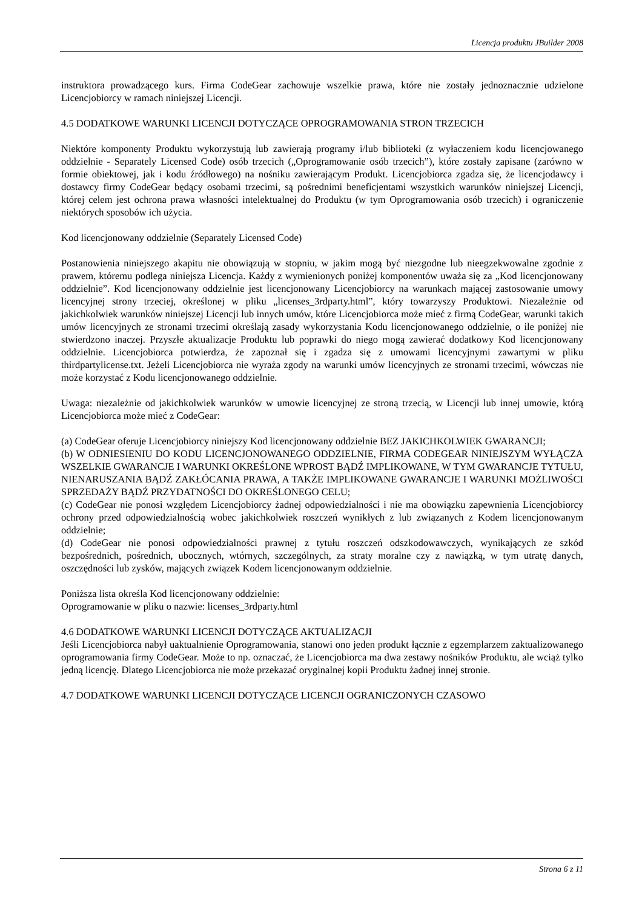Licencja produktu JBuilder 2008
instruktora prowadzącego kurs. Firma CodeGear zachowuje wszelkie prawa, które nie zostały jednoznacznie udzielone Licencjobiorcy w ramach niniejszej Licencji.
4.5 DODATKOWE WARUNKI LICENCJI DOTYCZĄCE OPROGRAMOWANIA STRON TRZECICH
Niektóre komponenty Produktu wykorzystują lub zawierają programy i/lub biblioteki (z wyłaczeniem kodu licencjowanego oddzielnie - Separately Licensed Code) osób trzecich („Oprogramowanie osób trzecich”), które zostały zapisane (zarówno w formie obiektowej, jak i kodu źródłowego) na nośniku zawierającym Produkt. Licencjobiorca zgadza się, że licencjodawcy i dostawcy firmy CodeGear będący osobami trzecimi, są pośrednimi beneficjentami wszystkich warunków niniejszej Licencji, której celem jest ochrona prawa własności intelektualnej do Produktu (w tym Oprogramowania osób trzecich) i ograniczenie niektórych sposobów ich użycia.
Kod licencjonowany oddzielnie (Separately Licensed Code)
Postanowienia niniejszego akapitu nie obowiązują w stopniu, w jakim mogą być niezgodne lub nieegzekwowalne zgodnie z prawem, któremu podlega niniejsza Licencja. Każdy z wymienionych poniżej komponentów uważa się za „Kod licencjonowany oddzielnie”. Kod licencjonowany oddzielnie jest licencjonowany Licencjobiorcy na warunkach mającej zastosowanie umowy licencyjnej strony trzeciej, określonej w pliku „licenses_3rdparty.html”, który towarzyszy Produktowi. Niezależnie od jakichkolwiek warunków niniejszej Licencji lub innych umów, które Licencjobiorca może mieć z firmą CodeGear, warunki takich umów licencyjnych ze stronami trzecimi określają zasady wykorzystania Kodu licencjonowanego oddzielnie, o ile poniżej nie stwierdzono inaczej. Przyszłe aktualizacje Produktu lub poprawki do niego mogą zawierać dodatkowy Kod licencjonowany oddzielnie. Licencjobiorca potwierdza, że zapoznał się i zgadza się z umowami licencyjnymi zawartymi w pliku thirdpartylicense.txt. Jeżeli Licencjobiorca nie wyraża zgody na warunki umów licencyjnych ze stronami trzecimi, wówczas nie może korzystać z Kodu licencjonowanego oddzielnie.
Uwaga: niezależnie od jakichkolwiek warunków w umowie licencyjnej ze stroną trzecią, w Licencji lub innej umowie, którą Licencjobiorca może mieć z CodeGear:
(a) CodeGear oferuje Licencjobiorcy niniejszy Kod licencjonowany oddzielnie BEZ JAKICHKOLWIEK GWARANCJI;
(b) W ODNIESIENIU DO KODU LICENCJONOWANEGO ODDZIELNIE, FIRMA CODEGEAR NINIEJSZYM WYŁĄCZA WSZELKIE GWARANCJE I WARUNKI OKREŚLONE WPROST BĄDŹ IMPLIKOWANE, W TYM GWARANCJE TYTUŁU, NIENARUSZANIA BĄDŹ ZAKŁÓCANIA PRAWA, A TAKŻE IMPLIKOWANE GWARANCJE I WARUNKI MOŻLIWOŚCI SPRZEDAŻY BĄDŹ PRZYDATNOŚCI DO OKREŚLONEGO CELU;
(c) CodeGear nie ponosi względem Licencjobiorcy żadnej odpowiedzialności i nie ma obowiązku zapewnienia Licencjobiorcy ochrony przed odpowiedzialnością wobec jakichkolwiek roszczeń wynikłych z lub związanych z Kodem licencjonowanym oddzielnie;
(d) CodeGear nie ponosi odpowiedzialności prawnej z tytułu roszczeń odszkodowawczych, wynikających ze szkód bezpośrednich, pośrednich, ubocznych, wtórnych, szczególnych, za straty moralne czy z nawiązką, w tym utratę danych, oszczędności lub zysków, mających związek Kodem licencjonowanym oddzielnie.
Poniższa lista określa Kod licencjonowany oddzielnie:
Oprogramowanie w pliku o nazwie: licenses_3rdparty.html
4.6 DODATKOWE WARUNKI LICENCJI DOTYCZĄCE AKTUALIZACJI
Jeśli Licencjobiorca nabył uaktualnienie Oprogramowania, stanowi ono jeden produkt łącznie z egzemplarzem zaktualizowanego oprogramowania firmy CodeGear. Może to np. oznaczać, że Licencjobiorca ma dwa zestawy nośników Produktu, ale wciąż tylko jedną licencję. Dlatego Licencjobiorca nie może przekazać oryginalnej kopii Produktu żadnej innej stronie.
4.7 DODATKOWE WARUNKI LICENCJI DOTYCZĄCE LICENCJI OGRANICZONYCH CZASOWO
Strona 6 z 11